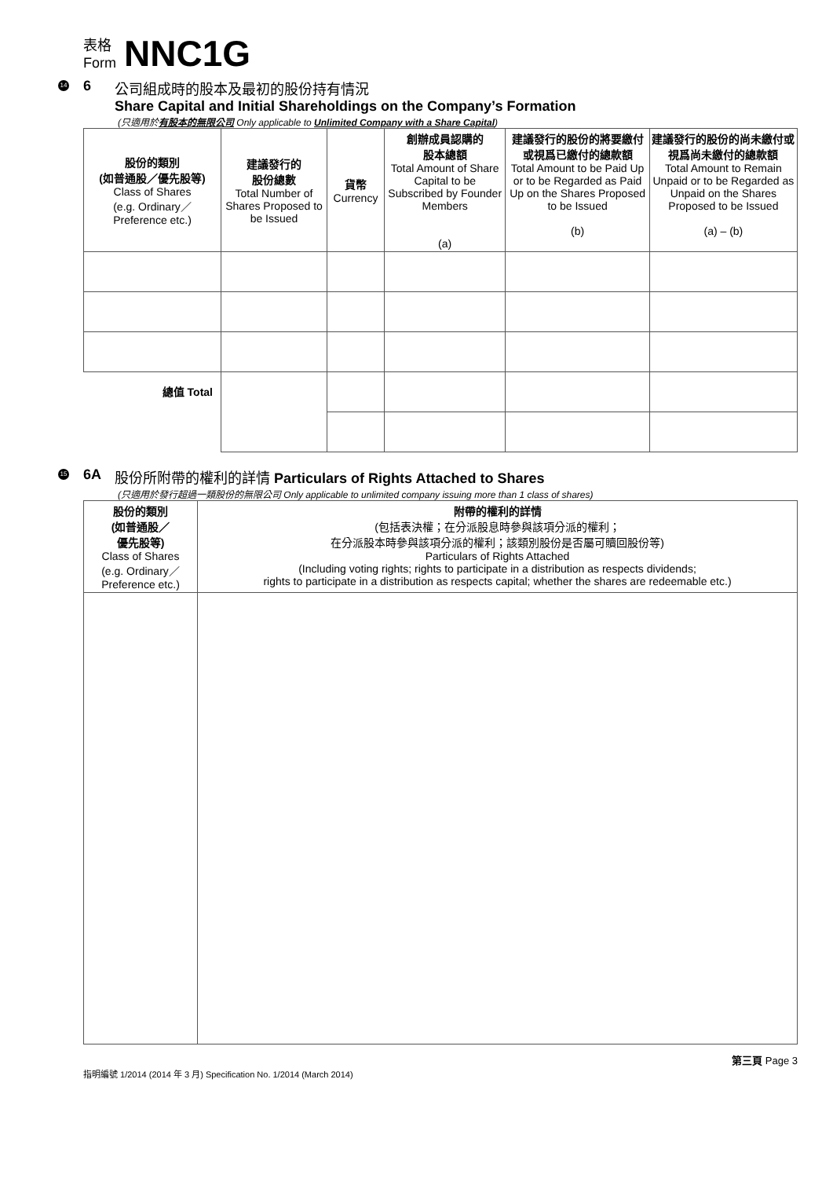表格
Form
NNC1G
14 6 公司組成時的股本及最初的股份持有情況
Share Capital and Initial Shareholdings on the Company’s Formation
(只適用於有股本的無限公司 Only applicable to Unlimited Company with a Share Capital)
| 股份的類別 (如普通股／優先股等) Class of Shares (e.g. Ordinary／ Preference etc.) | 建議發行的 股份總數 Total Number of Shares Proposed to be Issued | 貨幣 Currency | 創辦成員認購的 股本總額 Total Amount of Share Capital to be Subscribed by Founder Members (a) | 建議發行的股份的將要繳付或視爲已繳付的總款額 Total Amount to be Paid Up or to be Regarded as Paid Up on the Shares Proposed to be Issued (b) | 建議發行的股份的尚未繳付或視爲尚未繳付的總款額 Total Amount to Remain Unpaid or to be Regarded as Unpaid on the Shares Proposed to be Issued (a) – (b) |
| --- | --- | --- | --- | --- | --- |
| 總值 Total | | | | | |
15 6A 股份所附帶的權利的詳情 Particulars of Rights Attached to Shares
(只適用於發行超過一類股份的無限公司 Only applicable to unlimited company issuing more than 1 class of shares)
| 股份的類別 (如普通股／ 優先股等) Class of Shares (e.g. Ordinary／ Preference etc.) | 附帶的權利的詳情 (包括表決權；在分派股息時參與該項分派的權利； 在分派股本時參與該項分派的權利；該類別股份是否屬可贖回股份等) Particulars of Rights Attached (Including voting rights; rights to participate in a distribution as respects dividends; rights to participate in a distribution as respects capital; whether the shares are redeemable etc.) |
| --- | --- |
第三頁 Page 3
指明編號 1/2014 (2014 年 3 月) Specification No. 1/2014 (March 2014)